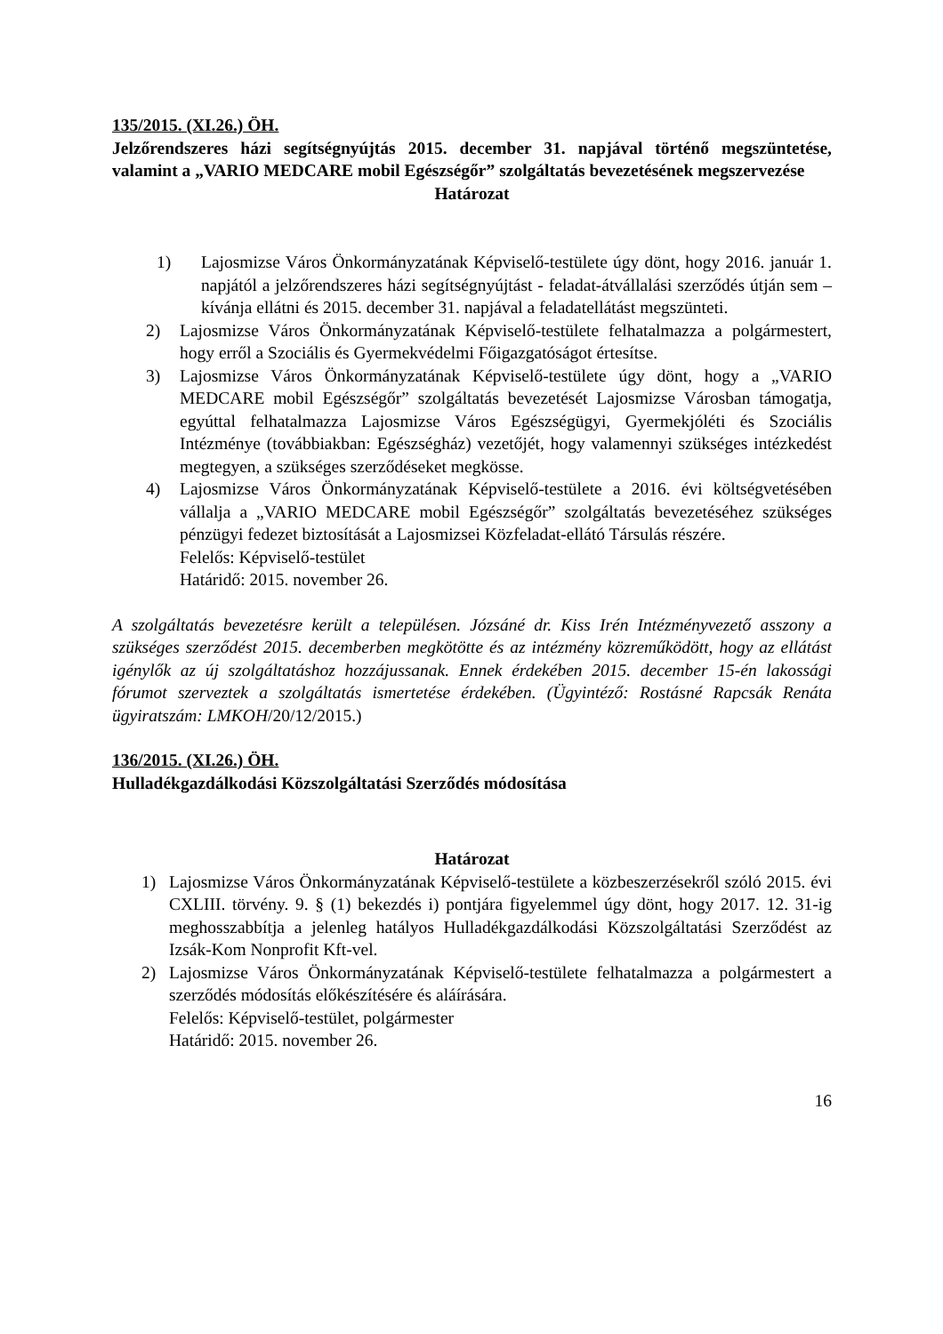135/2015. (XI.26.) ÖH.
Jelzőrendszeres házi segítségnyújtás 2015. december 31. napjával történő megszüntetése, valamint a „VARIO MEDCARE mobil Egészségőr” szolgáltatás bevezetésének megszervezése
Határozat
1) Lajosmizse Város Önkormányzatának Képviselő-testülete úgy dönt, hogy 2016. január 1. napjától a jelzőrendszeres házi segítségnyújtást - feladat-átvállalási szerződés útján sem – kívánja ellátni és 2015. december 31. napjával a feladatellátást megszünteti.
2) Lajosmizse Város Önkormányzatának Képviselő-testülete felhatalmazza a polgármestert, hogy erről a Szociális és Gyermekvédelmi Főigazgatóságot értesítse.
3) Lajosmizse Város Önkormányzatának Képviselő-testülete úgy dönt, hogy a „VARIO MEDCARE mobil Egészségőr” szolgáltatás bevezetését Lajosmizse Városban támogatja, egyúttal felhatalmazza Lajosmizse Város Egészségügyi, Gyermekjóléti és Szociális Intézménye (továbbiakban: Egészségház) vezetőjét, hogy valamennyi szükséges intézkedést megtegyen, a szükséges szerződéseket megkösse.
4) Lajosmizse Város Önkormányzatának Képviselő-testülete a 2016. évi költségvetésében vállalja a „VARIO MEDCARE mobil Egészségőr” szolgáltatás bevezetéséhez szükséges pénzügyi fedezet biztosítását a Lajosmizsei Közfeladat-ellátó Társulás részére.
Felelős: Képviselő-testület
Határidő: 2015. november 26.
A szolgáltatás bevezetésre került a településen. Józsáné dr. Kiss Irén Intézményvezető asszony a szükséges szerződést 2015. decemberben megkötötte és az intézmény közreműködött, hogy az ellátást igénylők az új szolgáltatáshoz hozzájussanak. Ennek érdekében 2015. december 15-én lakossági fórumot szerveztek a szolgáltatás ismertetése érdekében. (Ügyintéző: Rostásné Rapcsák Renáta ügyiratszám: LMKOH/20/12/2015.)
136/2015. (XI.26.) ÖH.
Hulladékgazdálkodási Közszolgáltatási Szerződés módosítása
Határozat
1) Lajosmizse Város Önkormányzatának Képviselő-testülete a közbeszerzésekről szóló 2015. évi CXLIII. törvény. 9. § (1) bekezdés i) pontjára figyelemmel úgy dönt, hogy 2017. 12. 31-ig meghosszabbítja a jelenleg hatályos Hulladékgazdálkodási Közszolgáltatási Szerződést az Izsák-Kom Nonprofit Kft-vel.
2) Lajosmizse Város Önkormányzatának Képviselő-testülete felhatalmazza a polgármestert a szerződés módosítás előkészítésére és aláírására.
Felelős: Képviselő-testület, polgármester
Határidő: 2015. november 26.
16